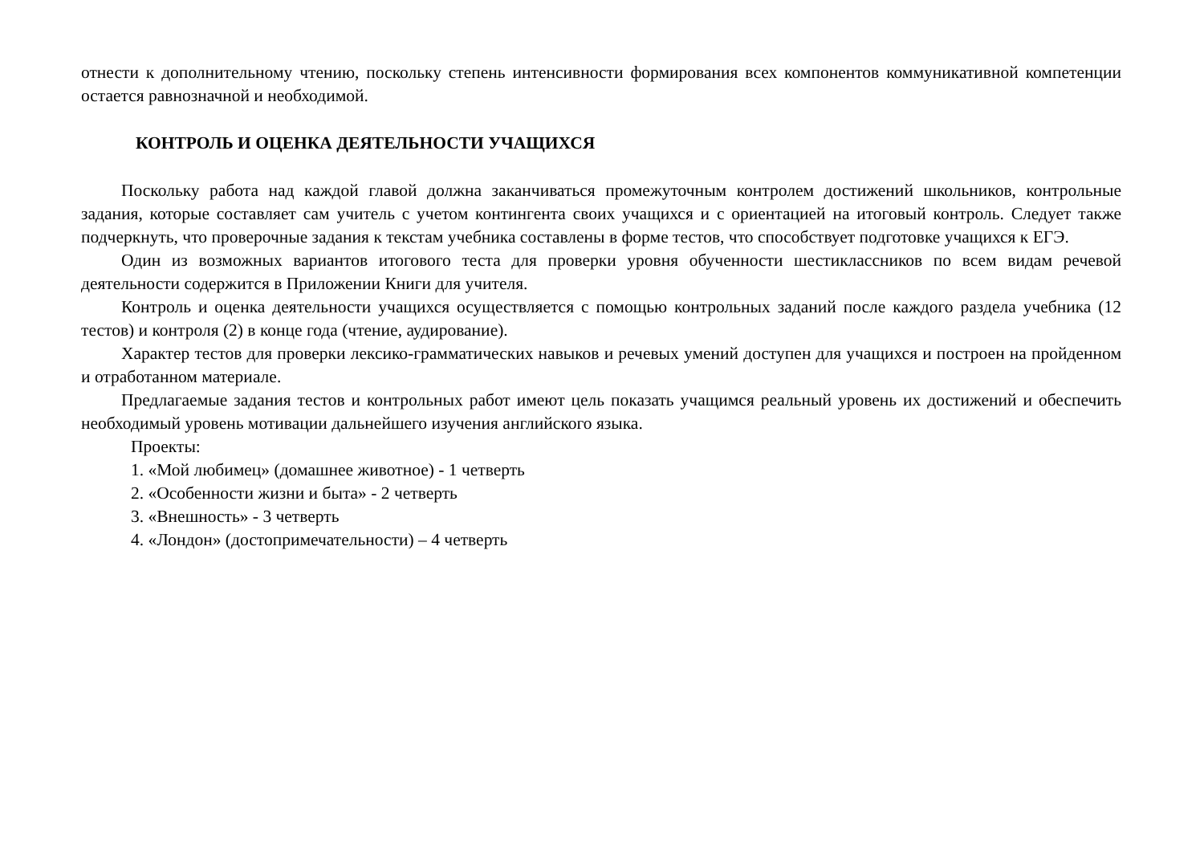отнести к дополнительному чтению, поскольку степень интенсивности формирования всех компонентов коммуникативной компетенции остается равнозначной и необходимой.
КОНТРОЛЬ И ОЦЕНКА ДЕЯТЕЛЬНОСТИ УЧАЩИХСЯ
Поскольку работа над каждой главой должна заканчиваться промежуточным контролем достижений школьников, контрольные задания, которые составляет сам учитель с учетом контингента своих учащихся и с ориентацией на итоговый контроль. Следует также подчеркнуть, что проверочные задания к текстам учебника составлены в форме тестов, что способствует подготовке учащихся к ЕГЭ.
Один из возможных вариантов итогового теста для проверки уровня обученности шестиклассников по всем видам речевой деятельности содержится в Приложении Книги для учителя.
Контроль и оценка деятельности учащихся осуществляется с помощью контрольных заданий после каждого раздела учебника (12 тестов) и контроля (2) в конце года (чтение, аудирование).
Характер тестов для проверки лексико-грамматических навыков и речевых умений доступен для учащихся и построен на пройденном и отработанном материале.
Предлагаемые задания тестов и контрольных работ имеют цель показать учащимся реальный уровень их достижений и обеспечить необходимый уровень мотивации дальнейшего изучения английского языка.
Проекты:
1. «Мой любимец» (домашнее животное) - 1 четверть
2. «Особенности жизни и быта» - 2 четверть
3. «Внешность» - 3 четверть
4. «Лондон» (достопримечательности) – 4 четверть